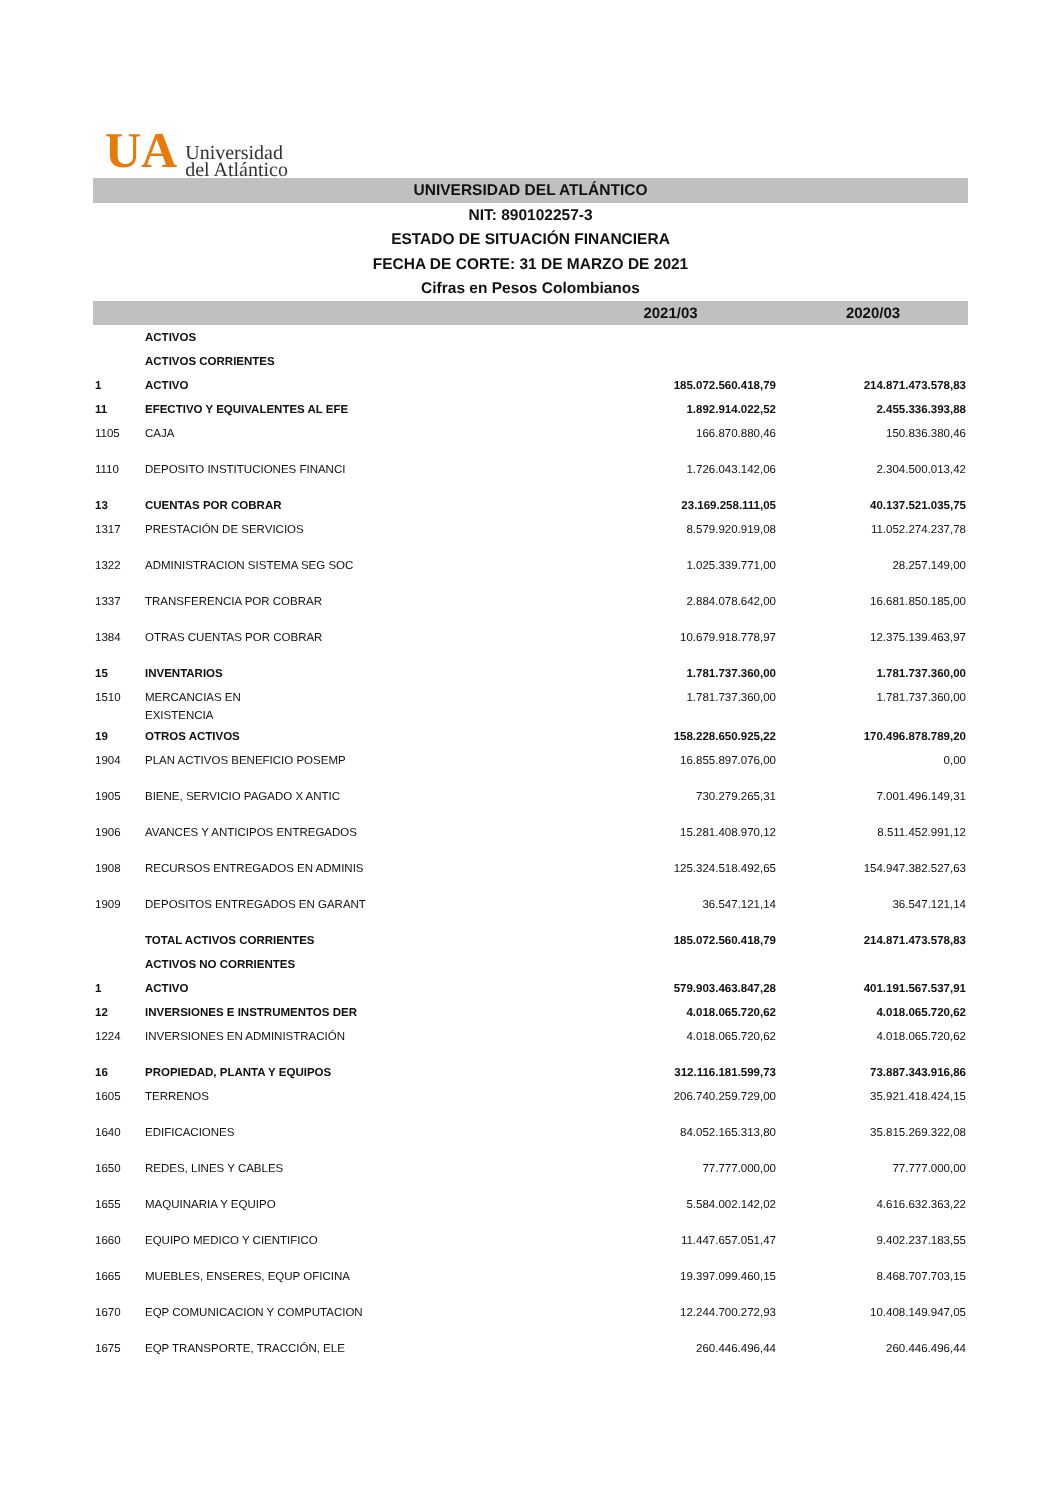UA Universidad
del Atlántico
UNIVERSIDAD DEL ATLÁNTICO
NIT: 890102257-3
ESTADO DE SITUACIÓN FINANCIERA
FECHA DE CORTE: 31 DE MARZO DE 2021
Cifras en Pesos Colombianos
| | | 2021/03 | 2020/03 |
| --- | --- | --- | --- |
| | ACTIVOS | | |
| | ACTIVOS CORRIENTES | | |
| 1 | ACTIVO | 185.072.560.418,79 | 214.871.473.578,83 |
| 11 | EFECTIVO Y EQUIVALENTES AL EFE | 1.892.914.022,52 | 2.455.336.393,88 |
| 1105 | CAJA | 166.870.880,46 | 150.836.380,46 |
| 1110 | DEPOSITO INSTITUCIONES FINANCI | 1.726.043.142,06 | 2.304.500.013,42 |
| 13 | CUENTAS POR COBRAR | 23.169.258.111,05 | 40.137.521.035,75 |
| 1317 | PRESTACIÓN DE SERVICIOS | 8.579.920.919,08 | 11.052.274.237,78 |
| 1322 | ADMINISTRACION SISTEMA SEG SOC | 1.025.339.771,00 | 28.257.149,00 |
| 1337 | TRANSFERENCIA POR COBRAR | 2.884.078.642,00 | 16.681.850.185,00 |
| 1384 | OTRAS CUENTAS POR COBRAR | 10.679.918.778,97 | 12.375.139.463,97 |
| 15 | INVENTARIOS | 1.781.737.360,00 | 1.781.737.360,00 |
| 1510 | MERCANCIAS EN EXISTENCIA | 1.781.737.360,00 | 1.781.737.360,00 |
| 19 | OTROS ACTIVOS | 158.228.650.925,22 | 170.496.878.789,20 |
| 1904 | PLAN ACTIVOS BENEFICIO POSEMP | 16.855.897.076,00 | 0,00 |
| 1905 | BIENE, SERVICIO PAGADO X ANTIC | 730.279.265,31 | 7.001.496.149,31 |
| 1906 | AVANCES Y ANTICIPOS ENTREGADOS | 15.281.408.970,12 | 8.511.452.991,12 |
| 1908 | RECURSOS ENTREGADOS EN ADMINIS | 125.324.518.492,65 | 154.947.382.527,63 |
| 1909 | DEPOSITOS ENTREGADOS EN GARANT | 36.547.121,14 | 36.547.121,14 |
| | TOTAL ACTIVOS CORRIENTES | 185.072.560.418,79 | 214.871.473.578,83 |
| | ACTIVOS NO CORRIENTES | | |
| 1 | ACTIVO | 579.903.463.847,28 | 401.191.567.537,91 |
| 12 | INVERSIONES E INSTRUMENTOS DER | 4.018.065.720,62 | 4.018.065.720,62 |
| 1224 | INVERSIONES EN ADMINISTRACIÓN | 4.018.065.720,62 | 4.018.065.720,62 |
| 16 | PROPIEDAD, PLANTA Y EQUIPOS | 312.116.181.599,73 | 73.887.343.916,86 |
| 1605 | TERRENOS | 206.740.259.729,00 | 35.921.418.424,15 |
| 1640 | EDIFICACIONES | 84.052.165.313,80 | 35.815.269.322,08 |
| 1650 | REDES, LINES Y CABLES | 77.777.000,00 | 77.777.000,00 |
| 1655 | MAQUINARIA Y EQUIPO | 5.584.002.142,02 | 4.616.632.363,22 |
| 1660 | EQUIPO MEDICO Y CIENTIFICO | 11.447.657.051,47 | 9.402.237.183,55 |
| 1665 | MUEBLES, ENSERES, EQUP OFICINA | 19.397.099.460,15 | 8.468.707.703,15 |
| 1670 | EQP COMUNICACION Y COMPUTACION | 12.244.700.272,93 | 10.408.149.947,05 |
| 1675 | EQP TRANSPORTE, TRACCIÓN, ELE | 260.446.496,44 | 260.446.496,44 |